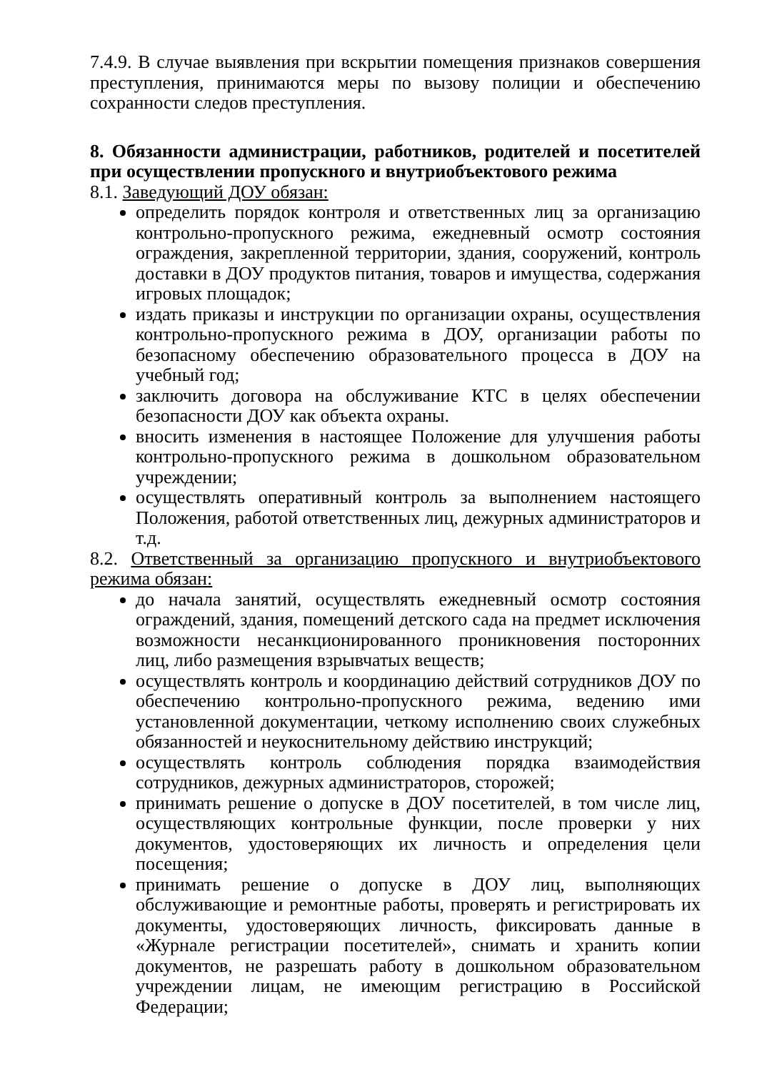7.4.9. В случае выявления при вскрытии помещения признаков совершения преступления, принимаются меры по вызову полиции и обеспечению сохранности следов преступления.
8. Обязанности администрации, работников, родителей и посетителей при осуществлении пропускного и внутриобъектового режима
8.1. Заведующий ДОУ обязан:
определить порядок контроля и ответственных лиц за организацию контрольно-пропускного режима, ежедневный осмотр состояния ограждения, закрепленной территории, здания, сооружений, контроль доставки в ДОУ продуктов питания, товаров и имущества, содержания игровых площадок;
издать приказы и инструкции по организации охраны, осуществления контрольно-пропускного режима в ДОУ, организации работы по безопасному обеспечению образовательного процесса в ДОУ на учебный год;
заключить договора на обслуживание КТС в целях обеспечении безопасности ДОУ как объекта охраны.
вносить изменения в настоящее Положение для улучшения работы контрольно-пропускного режима в дошкольном образовательном учреждении;
осуществлять оперативный контроль за выполнением настоящего Положения, работой ответственных лиц, дежурных администраторов и т.д.
8.2. Ответственный за организацию пропускного и внутриобъектового режима обязан:
до начала занятий, осуществлять ежедневный осмотр состояния ограждений, здания, помещений детского сада на предмет исключения возможности несанкционированного проникновения посторонних лиц, либо размещения взрывчатых веществ;
осуществлять контроль и координацию действий сотрудников ДОУ по обеспечению контрольно-пропускного режима, ведению ими установленной документации, четкому исполнению своих служебных обязанностей и неукоснительному действию инструкций;
осуществлять контроль соблюдения порядка взаимодействия сотрудников, дежурных администраторов, сторожей;
принимать решение о допуске в ДОУ посетителей, в том числе лиц, осуществляющих контрольные функции, после проверки у них документов, удостоверяющих их личность и определения цели посещения;
принимать решение о допуске в ДОУ лиц, выполняющих обслуживающие и ремонтные работы, проверять и регистрировать их документы, удостоверяющих личность, фиксировать данные в «Журнале регистрации посетителей», снимать и хранить копии документов, не разрешать работу в дошкольном образовательном учреждении лицам, не имеющим регистрацию в Российской Федерации;